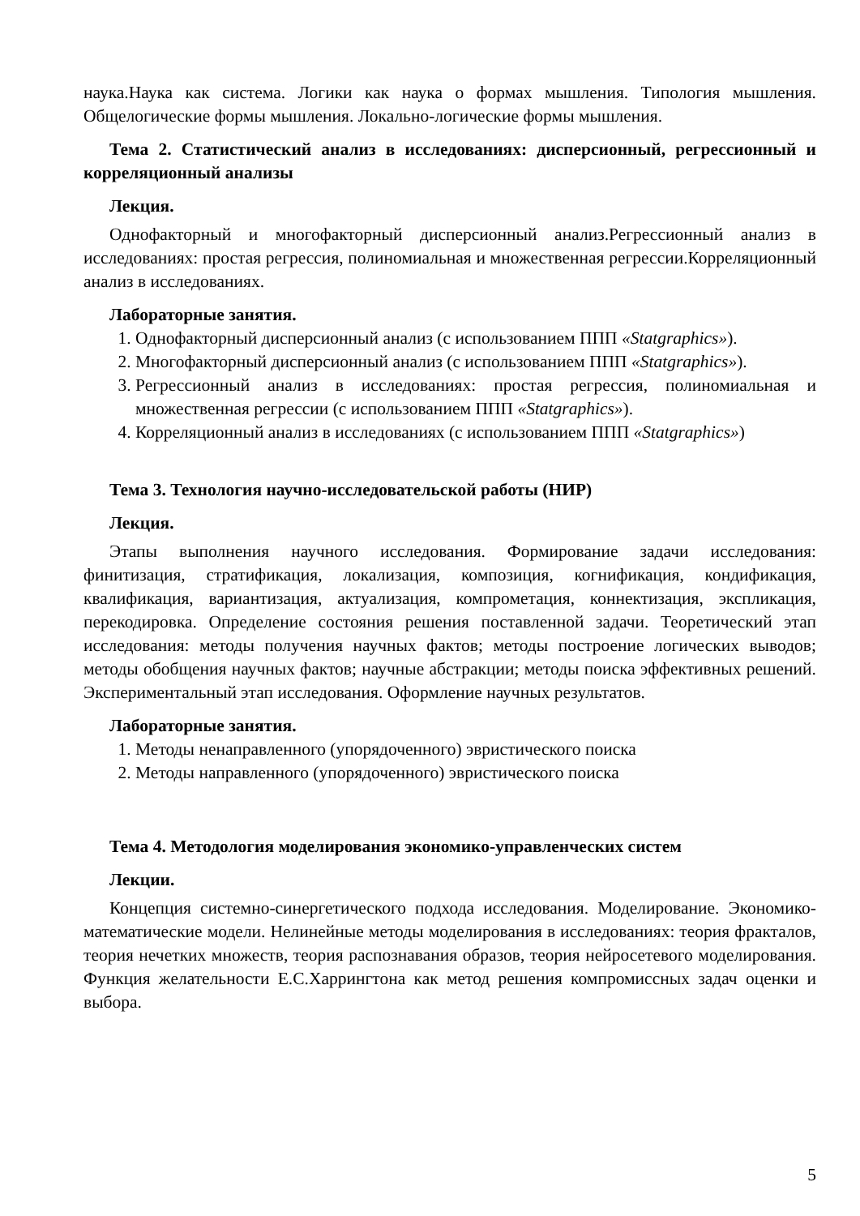наука.Наука как система. Логики как наука о формах мышления. Типология мышления. Общелогические формы мышления. Локально-логические формы мышления.
Тема 2. Статистический анализ в исследованиях: дисперсионный, регрессионный и корреляционный анализы
Лекция.
Однофакторный и многофакторный дисперсионный анализ.Регрессионный анализ в исследованиях: простая регрессия, полиномиальная и множественная регрессии.Корреляционный анализ в исследованиях.
Лабораторные занятия.
1. Однофакторный дисперсионный анализ (с использованием ППП «Statgraphics»).
2. Многофакторный дисперсионный анализ (с использованием ППП «Statgraphics»).
3. Регрессионный анализ в исследованиях: простая регрессия, полиномиальная и множественная регрессии (с использованием ППП «Statgraphics»).
4. Корреляционный анализ в исследованиях (с использованием ППП «Statgraphics»)
Тема 3. Технология научно-исследовательской работы (НИР)
Лекция.
Этапы выполнения научного исследования. Формирование задачи исследования: финитизация, стратификация, локализация, композиция, когнификация, кондификация, квалификация, вариантизация, актуализация, компрометация, коннектизация, экспликация, перекодировка. Определение состояния решения поставленной задачи. Теоретический этап исследования: методы получения научных фактов; методы построение логических выводов; методы обобщения научных фактов; научные абстракции; методы поиска эффективных решений. Экспериментальный этап исследования. Оформление научных результатов.
Лабораторные занятия.
1. Методы ненаправленного (упорядоченного) эвристического поиска
2. Методы направленного (упорядоченного) эвристического поиска
Тема 4. Методология моделирования экономико-управленческих систем
Лекции.
Концепция системно-синергетического подхода исследования. Моделирование. Экономико-математические модели. Нелинейные методы моделирования в исследованиях: теория фракталов, теория нечетких множеств, теория распознавания образов, теория нейросетевого моделирования. Функция желательности Е.С.Харрингтона как метод решения компромиссных задач оценки и выбора.
5